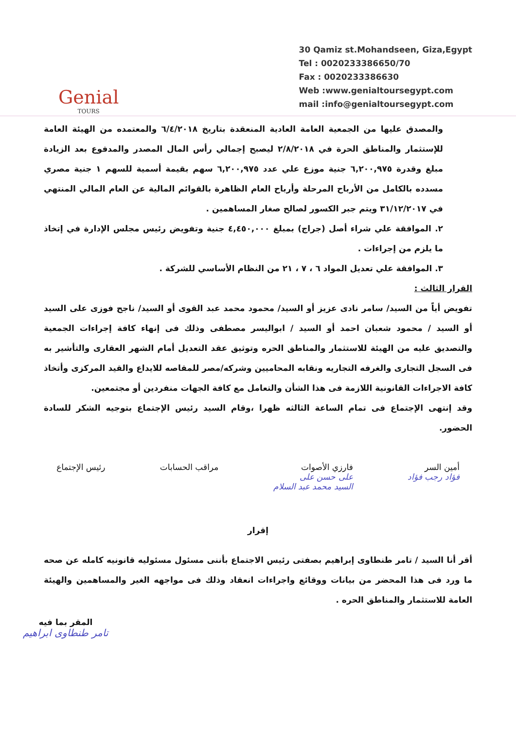Genial
TOURS
30 Qamiz st.Mohandseen, Giza,Egypt
Tel : 0020233386650/70
Fax : 0020233386630
Web :www.genialtoursegypt.com
mail :info@genialtoursegypt.com
والمصدق عليها من الجمعية العامة العادية المنعقدة بتاريخ ٦/٤/٢٠١٨ والمعتمده من الهيئة العامة للإستثمار والمناطق الحرة في ٢/٨/٢٠١٨ ليصبح إجمالي رأس المال المصدر والمدفوع بعد الزيادة مبلغ وقدرة ٦,٢٠٠,٩٧٥ جنية موزع علي عدد ٦,٢٠٠,٩٧٥ سهم بقيمة أسمية للسهم ١ جنية مصري مسدده بالكامل من الأرباح المرحلة وأرباح العام الظاهرة بالقوائم المالية عن العام المالي المنتهي في ٣١/١٢/٢٠١٧ ويتم جبر الكسور لصالح صغار المساهمين .
٢. الموافقة علي شراء أصل (جراج) بمبلغ ٤,٤٥٠,٠٠٠ جنية وتفويض رئيس مجلس الإدارة في إتخاذ ما يلزم من إجراءات .
٣. الموافقة علي تعديل المواد ٦ ، ٧ ، ٢١ من النظام الأساسي للشركة .
القرار الثالث :
تفويض أياً من السيد/ سامر نادى عزيز أو السيد/ محمود محمد عبد القوى أو السيد/ ناجح فوزى على السيد أو السيد / محمود شعبان احمد أو السيد / ابواليسر مصطفى وذلك فى إنهاء كافة إجراءات الجمعية والتصديق عليه من الهيئة للاستثمار والمناطق الحره وتوثيق عقد التعديل أمام الشهر العقارى والتأشير به فى السجل التجارى والغرفه التجاريه ونقابه المحاميين وشركه/مصر للمقاصه للايداع والقيد المركزى وأتخاذ كافة الاجراءات القانونية اللازمة فى هذا الشأن والتعامل مع كافة الجهات منفردين أو مجتمعين.
وقد إنتهى الإجتماع فى تمام الساعة الثالثه ظهرا ،وقام السيد رئيس الإجتماع بتوجيه الشكر للسادة الحضور.
أمين السر
فؤاد رجب فؤاد
فارزي الأصوات
على حسن على
السيد محمد عبد السلام
مراقب الحسابات رئيس الإجتماع
إقرار
أقر أنا السيد / تامر طنطاوى إبراهيم بصفتى رئيس الاجتماع بأننى مسئول مسئوليه قانونيه كامله عن صحه ما ورد فى هذا المحضر من بيانات ووقائع واجراءات انعقاد وذلك فى مواجهه الغير والمساهمين والهيئة العامة للاستثمار والمناطق الحره .
المقر بما فيه
تامر طنطاوى ابراهيم